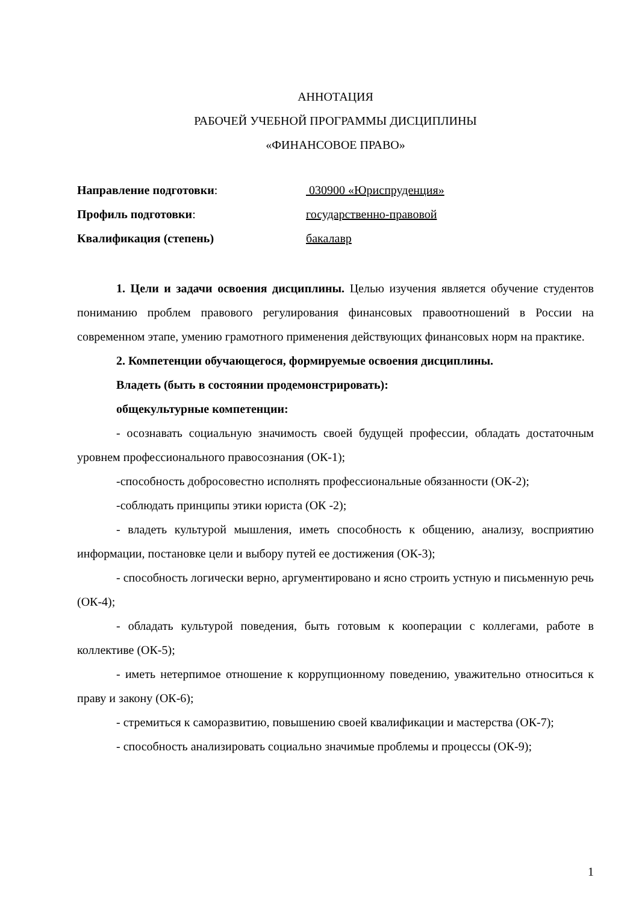АННОТАЦИЯ
РАБОЧЕЙ УЧЕБНОЙ ПРОГРАММЫ ДИСЦИПЛИНЫ
«ФИНАНСОВОЕ ПРАВО»
Направление подготовки:
030900 «Юриспруденция»
Профиль подготовки:
государственно-правовой
Квалификация (степень)
бакалавр
1. Цели и задачи освоения дисциплины. Целью изучения является обучение студентов пониманию проблем правового регулирования финансовых правоотношений в России на современном этапе, умению грамотного применения действующих финансовых норм на практике.
2. Компетенции обучающегося, формируемые освоения дисциплины.
Владеть (быть в состоянии продемонстрировать):
общекультурные компетенции:
- осознавать социальную значимость своей будущей профессии, обладать достаточным уровнем профессионального правосознания (ОК-1);
-способность добросовестно исполнять профессиональные обязанности (ОК-2);
-соблюдать принципы этики юриста (ОК -2);
- владеть культурой мышления, иметь способность к общению, анализу, восприятию информации, постановке цели и выбору путей ее достижения (ОК-3);
- способность логически верно, аргументировано и ясно строить устную и письменную речь (ОК-4);
- обладать культурой поведения, быть готовым к кооперации с коллегами, работе в коллективе (ОК-5);
- иметь нетерпимое отношение к коррупционному поведению, уважительно относиться к праву и закону (ОК-6);
- стремиться к саморазвитию, повышению своей квалификации и мастерства (ОК-7);
- способность анализировать социально значимые проблемы и процессы (ОК-9);
1